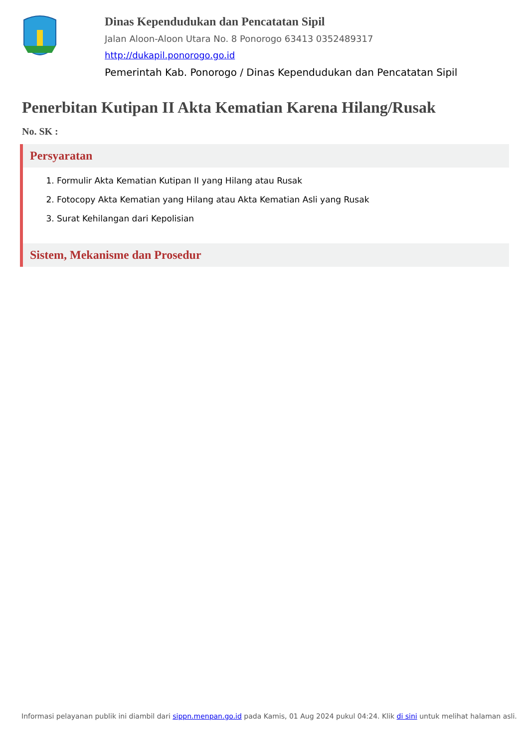Dinas Kependudukan dan Pencatatan Sipil
Jalan Aloon-Aloon Utara No. 8 Ponorogo 63413 0352489317
http://dukapil.ponorogo.go.id
Pemerintah Kab. Ponorogo / Dinas Kependudukan dan Pencatatan Sipil
Penerbitan Kutipan II Akta Kematian Karena Hilang/Rusak
No. SK :
Persyaratan
1. Formulir Akta Kematian Kutipan II yang Hilang atau Rusak
2. Fotocopy Akta Kematian yang Hilang atau Akta Kematian Asli yang Rusak
3. Surat Kehilangan dari Kepolisian
Sistem, Mekanisme dan Prosedur
Informasi pelayanan publik ini diambil dari sippn.menpan.go.id pada Kamis, 01 Aug 2024 pukul 04:24. Klik di sini untuk melihat halaman asli.